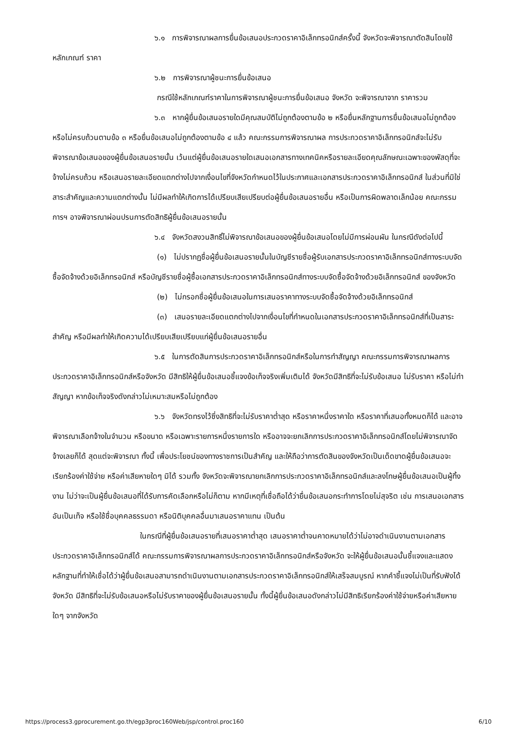๖.๑ การพิจารณาผลการยื่นข้อเสนอประกวดราคาอิเล็กทรอนิกส์ครั้งนี้ จังหวัดจะพิจารณาตัดสินโดยใช้หลักเกณฑ์ ราคา
๖.๒ การพิจารณาผู้ชนะการยื่นข้อเสนอ
กรณีใช้หลักเกณฑ์ราคาในการพิจารณาผู้ชนะการยื่นข้อเสนอ จังหวัด จะพิจารณาจาก ราคารวม
๖.๓ หากผู้ยื่นข้อเสนอรายใดมีคุณสมบัติไม่ถูกต้องตามข้อ ๒ หรือยื่นหลักฐานการยื่นข้อเสนอไม่ถูกต้อง หรือไม่ครบถ้วนตามข้อ ๓ หรือยื่นข้อเสนอไม่ถูกต้องตามข้อ ๔ แล้ว คณะกรรมการพิจารณาผล การประกวดราคาอิเล็กทรอนิกส์จะไม่รับพิจารณาข้อเสนอของผู้ยื่นข้อเสนอรายนั้น เว้นแต่ผู้ยื่นข้อเสนอรายใดเสนอเอกสารทางเทคนิคหรือรายละเอียดคุณลักษณะเฉพาะของพัสดุที่จะจ้างไม่ครบถ้วน หรือเสนอรายละเอียดแตกต่างไปจากเงื่อนไขที่จังหวัดกำหนดไว้ในประกาศและเอกสารประกวดราคาอิเล็กทรอนิกส์ ในส่วนที่มิใช่สาระสำคัญและความแตกต่างนั้น ไม่มีผลทำให้เกิดการได้เปรียบเสียเปรียบต่อผู้ยื่นข้อเสนอรายอื่น หรือเป็นการผิดพลาดเล็กน้อย คณะกรรมการฯ อาจพิจารณาผ่อนปรนการตัดสิทธิผู้ยื่นข้อเสนอรายนั้น
๖.๔ จังหวัดสงวนสิทธิ์ไม่พิจารณาข้อเสนอของผู้ยื่นข้อเสนอโดยไม่มีการผ่อนผัน ในกรณีดังต่อไปนี้
(๑) ไม่ปรากฏชื่อผู้ยื่นข้อเสนอรายนั้นในบัญชีรายชื่อผู้รับเอกสารประกวดราคาอิเล็กทรอนิกส์ทางระบบจัดซื้อจัดจ้างด้วยอิเล็กทรอนิกส์ หรือบัญชีรายชื่อผู้ซื้อเอกสารประกวดราคาอิเล็กทรอนิกส์ทางระบบจัดซื้อจัดจ้างด้วยอิเล็กทรอนิกส์ ของจังหวัด
(๒) ไม่กรอกชื่อผู้ยื่นข้อเสนอในการเสนอราคาทางระบบจัดซื้อจัดจ้างด้วยอิเล็กทรอนิกส์
(๓) เสนอรายละเอียดแตกต่างไปจากเงื่อนไขที่กำหนดในเอกสารประกวดราคาอิเล็กทรอนิกส์ที่เป็นสาระสำคัญ หรือมีผลทำให้เกิดความได้เปรียบเสียเปรียบแก่ผู้ยื่นข้อเสนอรายอื่น
๖.๕ ในการตัดสินการประกวดราคาอิเล็กทรอนิกส์หรือในการทำสัญญา คณะกรรมการพิจารณาผลการประกวดราคาอิเล็กทรอนิกส์หรือจังหวัด มีสิทธิให้ผู้ยื่นข้อเสนอชี้แจงข้อเท็จจริงเพิ่มเติมได้ จังหวัดมีสิทธิที่จะไม่รับข้อเสนอ ไม่รับราคา หรือไม่ทำสัญญา หากข้อเท็จจริงดังกล่าวไม่เหมาะสมหรือไม่ถูกต้อง
๖.๖ จังหวัดทรงไว้ซึ่งสิทธิที่จะไม่รับราคาต่ำสุด หรือราคาหนึ่งราคาใด หรือราคาที่เสนอทั้งหมดก็ได้ และอาจพิจารณาเลือกจ้างในจำนวน หรือขนาด หรือเฉพาะรายการหนึ่งรายการใด หรืออาจจะยกเลิกการประกวดราคาอิเล็กทรอนิกส์โดยไม่พิจารณาจัดจ้างเลยก็ได้ สุดแต่จะพิจารณา ทั้งนี้ เพื่อประโยชน์ของทางราชการเป็นสำคัญ และให้ถือว่าการตัดสินของจังหวัดเป็นเด็ดขาดผู้ยื่นข้อเสนอจะเรียกร้องค่าใช้จ่าย หรือค่าเสียหายใดๆ มิได้ รวมทั้ง จังหวัดจะพิจารณายกเลิกการประกวดราคาอิเล็กทรอนิกส์และลงโทษผู้ยื่นข้อเสนอเป็นผู้ทิ้งงาน ไม่ว่าจะเป็นผู้ยื่นข้อเสนอที่ได้รับการคัดเลือกหรือไม่ก็ตาม หากมีเหตุที่เชื่อถือได้ว่ายื่นข้อเสนอกระทำการโดยไม่สุจริต เช่น การเสนอเอกสารอันเป็นเท็จ หรือใช้ชื่อบุคคลธรรมดา หรือนิติบุคคลอื่นมาเสนอราคาแทน เป็นต้น
ในกรณีที่ผู้ยื่นข้อเสนอรายที่เสนอราคาต่ำสุด เสนอราคาต่ำจนคาดหมายได้ว่าไม่อาจดำเนินงานตามเอกสารประกวดราคาอิเล็กทรอนิกส์ได้ คณะกรรมการพิจารณาผลการประกวดราคาอิเล็กทรอนิกส์หรือจังหวัด จะให้ผู้ยื่นข้อเสนอนั้นชี้แจงและแสดงหลักฐานที่ทำให้เชื่อได้ว่าผู้ยื่นข้อเสนอสามารถดำเนินงานตามเอกสารประกวดราคาอิเล็กทรอนิกส์ให้เสร็จสมบูรณ์ หากคำชี้แจงไม่เป็นที่รับฟังได้ จังหวัด มีสิทธิที่จะไม่รับข้อเสนอหรือไม่รับราคาของผู้ยื่นข้อเสนอรายนั้น ทั้งนี้ผู้ยื่นข้อเสนอดังกล่าวไม่มีสิทธิเรียกร้องค่าใช้จ่ายหรือค่าเสียหายใดๆ จากจังหวัด
https://process3.gprocurement.go.th/egp3proc160Web/jsp/control.proc160 6/10